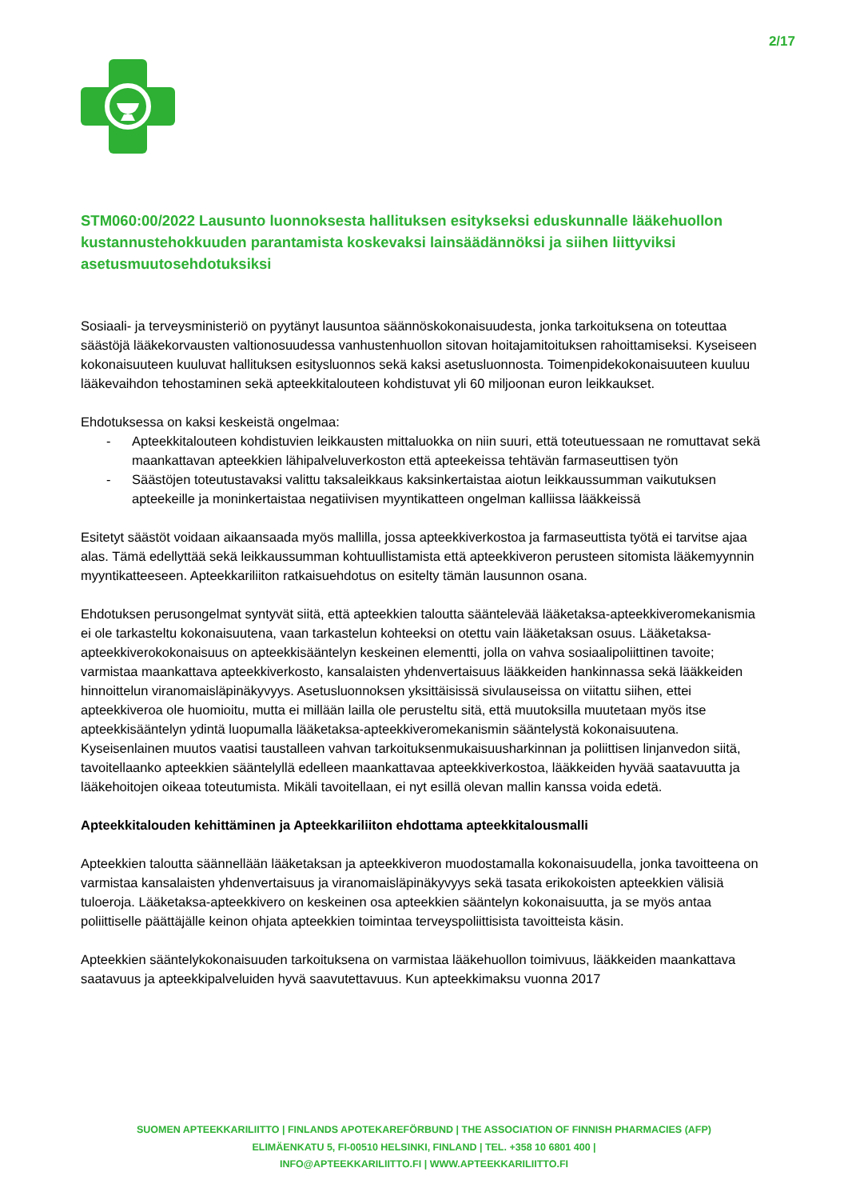2/17
STM060:00/2022 Lausunto luonnoksesta hallituksen esitykseksi eduskunnalle lääkehuollon kustannustehokkuuden parantamista koskevaksi lainsäädännöksi ja siihen liittyviksi asetusmuutosehdotuksiksi
Sosiaali- ja terveysministeriö on pyytänyt lausuntoa säännöskokonaisuudesta, jonka tarkoituksena on toteuttaa säästöjä lääkekorvausten valtionosuudessa vanhustenhuollon sitovan hoitajamitoituksen rahoittamiseksi. Kyseiseen kokonaisuuteen kuuluvat hallituksen esitysluonnos sekä kaksi asetusluonnosta. Toimenpidekokonaisuuteen kuuluu lääkevaihdon tehostaminen sekä apteekkitalouteen kohdistuvat yli 60 miljoonan euron leikkaukset.
Ehdotuksessa on kaksi keskeistä ongelmaa:
- Apteekkitalouteen kohdistuvien leikkausten mittaluokka on niin suuri, että toteutuessaan ne romuttavat sekä maankattavan apteekkien lähipalveluverkoston että apteekeissa tehtävän farmaseuttisen työn
- Säästöjen toteutustavaksi valittu taksaleikkaus kaksinkertaistaa aiotun leikkaussumman vaikutuksen apteekeille ja moninkertaistaa negatiivisen myyntikatteen ongelman kalliissa lääkkeissä
Esitetyt säästöt voidaan aikaansaada myös mallilla, jossa apteekkiverkostoa ja farmaseuttista työtä ei tarvitse ajaa alas. Tämä edellyttää sekä leikkaussumman kohtuullistamista että apteekkiveron perusteen sitomista lääkemyynnin myyntikatteeseen. Apteekkariliiton ratkaisuehdotus on esitelty tämän lausunnon osana.
Ehdotuksen perusongelmat syntyvät siitä, että apteekkien taloutta sääntelevää lääketaksa-apteekkiveromekanismia ei ole tarkasteltu kokonaisuutena, vaan tarkastelun kohteeksi on otettu vain lääketaksan osuus. Lääketaksa-apteekkiverokokonaisuus on apteekkisääntelyn keskeinen elementti, jolla on vahva sosiaalipoliittinen tavoite; varmistaa maankattava apteekkiverkosto, kansalaisten yhdenvertaisuus lääkkeiden hankinnassa sekä lääkkeiden hinnoittelun viranomaisläpinäkyvyys. Asetusluonnoksen yksittäisissä sivulauseissa on viitattu siihen, ettei apteekkiveroa ole huomioitu, mutta ei millään lailla ole perusteltu sitä, että muutoksilla muutetaan myös itse apteekkisääntelyn ydintä luopumalla lääketaksa-apteekkiveromekanismin sääntelystä kokonaisuutena. Kyseisenlainen muutos vaatisi taustalleen vahvan tarkoituksenmukaisuusharkinnan ja poliittisen linjanvedon siitä, tavoitellaanko apteekkien sääntelyllä edelleen maankattavaa apteekkiverkostoa, lääkkeiden hyvää saatavuutta ja lääkehoitojen oikeaa toteutumista. Mikäli tavoitellaan, ei nyt esillä olevan mallin kanssa voida edetä.
Apteekkitalouden kehittäminen ja Apteekkariliiton ehdottama apteekkitalousmalli
Apteekkien taloutta säännellään lääketaksan ja apteekkiveron muodostamalla kokonaisuudella, jonka tavoitteena on varmistaa kansalaisten yhdenvertaisuus ja viranomaisläpinäkyvyys sekä tasata erikokoisten apteekkien välisiä tuloeroja. Lääketaksa-apteekkivero on keskeinen osa apteekkien sääntelyn kokonaisuutta, ja se myös antaa poliittiselle päättäjälle keinon ohjata apteekkien toimintaa terveyspoliittisista tavoitteista käsin.
Apteekkien sääntelykokonaisuuden tarkoituksena on varmistaa lääkehuollon toimivuus, lääkkeiden maankattava saatavuus ja apteekkipalveluiden hyvä saavutettavuus. Kun apteekkimaksu vuonna 2017
SUOMEN APTEEKKARILIITTO | FINLANDS APOTEKAREFÖRBUND | THE ASSOCIATION OF FINNISH PHARMACIES (AFP)
ELIMÄENKATU 5, FI-00510 HELSINKI, FINLAND | TEL. +358 10 6801 400 |
INFO@APTEEKKARILIITTO.FI | WWW.APTEEKKARILIITTO.FI